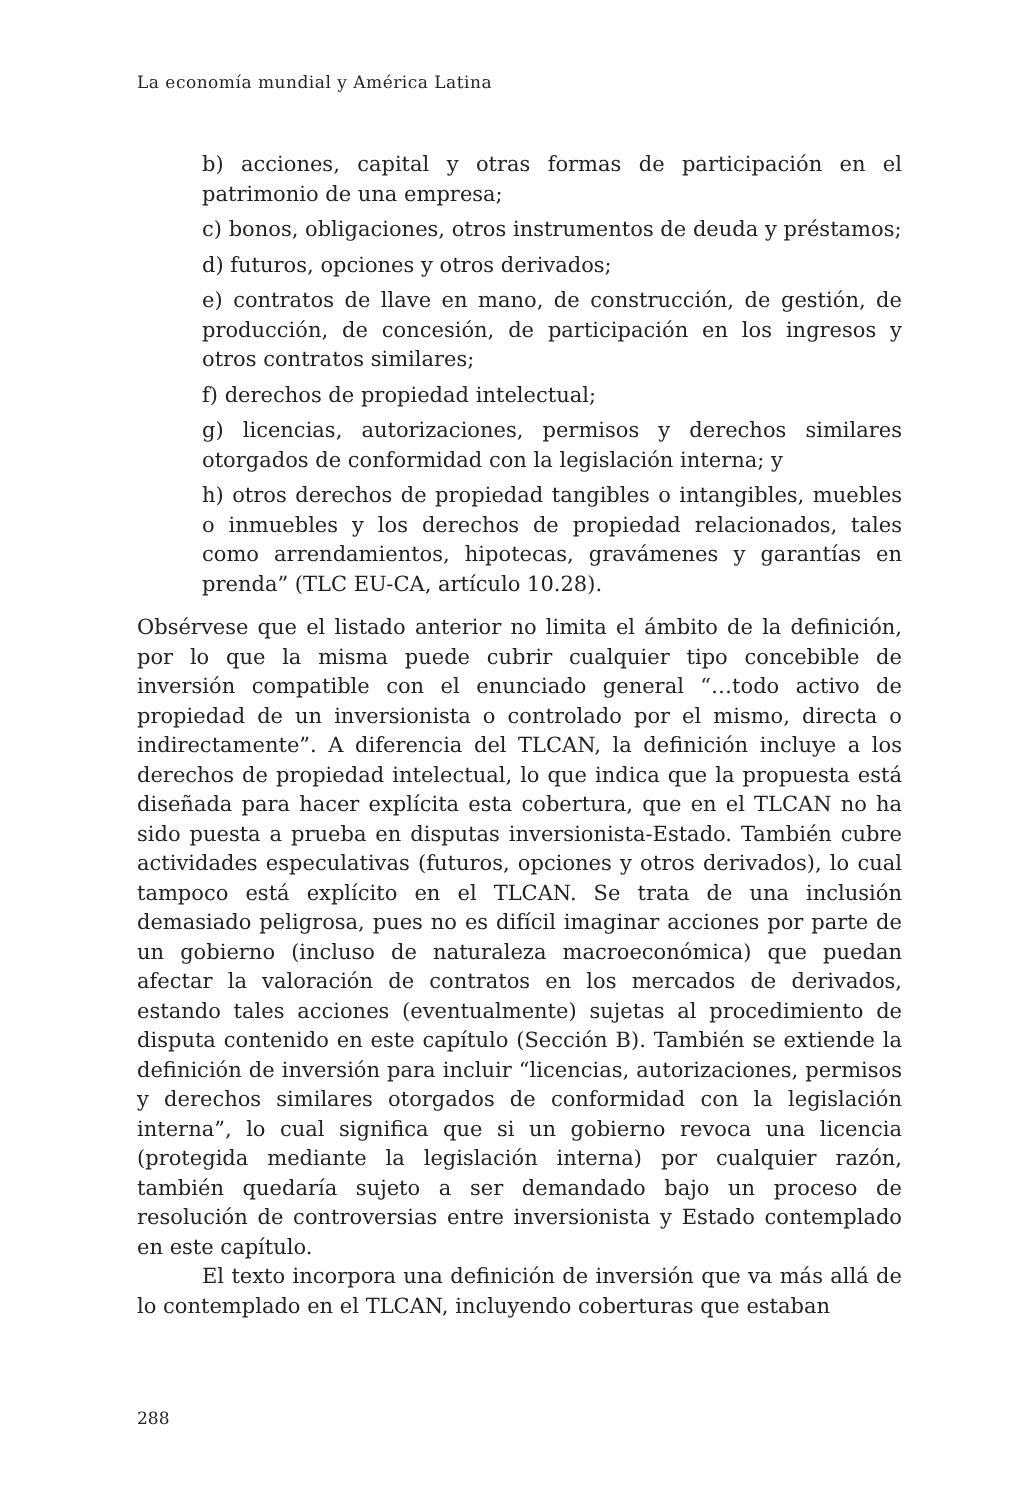La economía mundial y América Latina
b) acciones, capital y otras formas de participación en el patrimonio de una empresa;
c) bonos, obligaciones, otros instrumentos de deuda y préstamos;
d) futuros, opciones y otros derivados;
e) contratos de llave en mano, de construcción, de gestión, de producción, de concesión, de participación en los ingresos y otros contratos similares;
f) derechos de propiedad intelectual;
g) licencias, autorizaciones, permisos y derechos similares otorgados de conformidad con la legislación interna; y
h) otros derechos de propiedad tangibles o intangibles, muebles o inmuebles y los derechos de propiedad relacionados, tales como arrendamientos, hipotecas, gravámenes y garantías en prenda” (TLC EU-CA, artículo 10.28).
Obsérvese que el listado anterior no limita el ámbito de la definición, por lo que la misma puede cubrir cualquier tipo concebible de inversión compatible con el enunciado general “…todo activo de propiedad de un inversionista o controlado por el mismo, directa o indirectamente”. A diferencia del TLCAN, la definición incluye a los derechos de propiedad intelectual, lo que indica que la propuesta está diseñada para hacer explícita esta cobertura, que en el TLCAN no ha sido puesta a prueba en disputas inversionista-Estado. También cubre actividades especulativas (futuros, opciones y otros derivados), lo cual tampoco está explícito en el TLCAN. Se trata de una inclusión demasiado peligrosa, pues no es difícil imaginar acciones por parte de un gobierno (incluso de naturaleza macroeconómica) que puedan afectar la valoración de contratos en los mercados de derivados, estando tales acciones (eventualmente) sujetas al procedimiento de disputa contenido en este capítulo (Sección B). También se extiende la definición de inversión para incluir “licencias, autorizaciones, permisos y derechos similares otorgados de conformidad con la legislación interna”, lo cual significa que si un gobierno revoca una licencia (protegida mediante la legislación interna) por cualquier razón, también quedaría sujeto a ser demandado bajo un proceso de resolución de controversias entre inversionista y Estado contemplado en este capítulo.
El texto incorpora una definición de inversión que va más allá de lo contemplado en el TLCAN, incluyendo coberturas que estaban
288